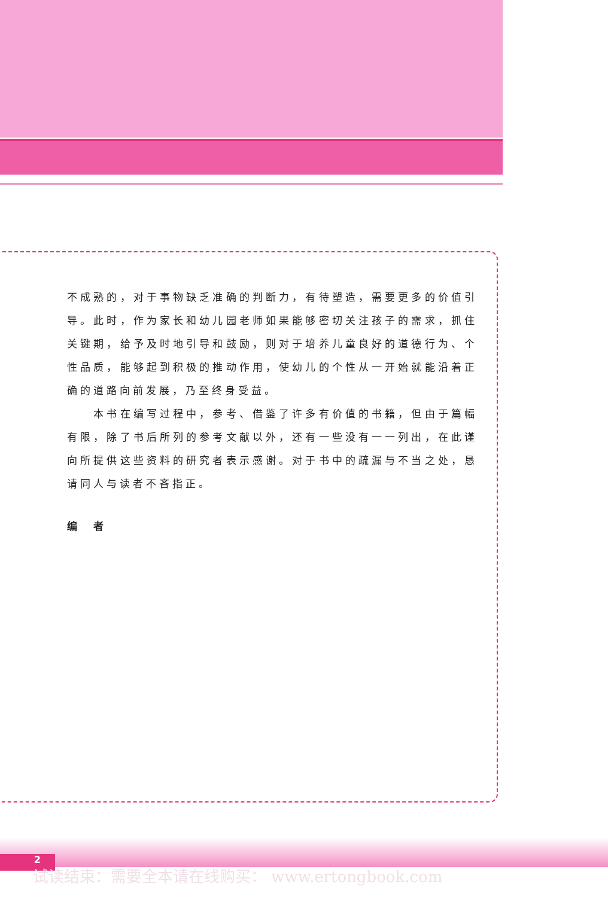不成熟的，对于事物缺乏准确的判断力，有待塑造，需要更多的价值引导。此时，作为家长和幼儿园老师如果能够密切关注孩子的需求，抓住关键期，给予及时地引导和鼓励，则对于培养儿童良好的道德行为、个性品质，能够起到积极的推动作用，使幼儿的个性从一开始就能沿着正确的道路向前发展，乃至终身受益。
　　本书在编写过程中，参考、借鉴了许多有价值的书籍，但由于篇幅有限，除了书后所列的参考文献以外，还有一些没有一一列出，在此谨向所提供这些资料的研究者表示感谢。对于书中的疏漏与不当之处，恳请同人与读者不吝指正。
编　者
2
试读结束：需要全本请在线购买： www.ertongbook.com